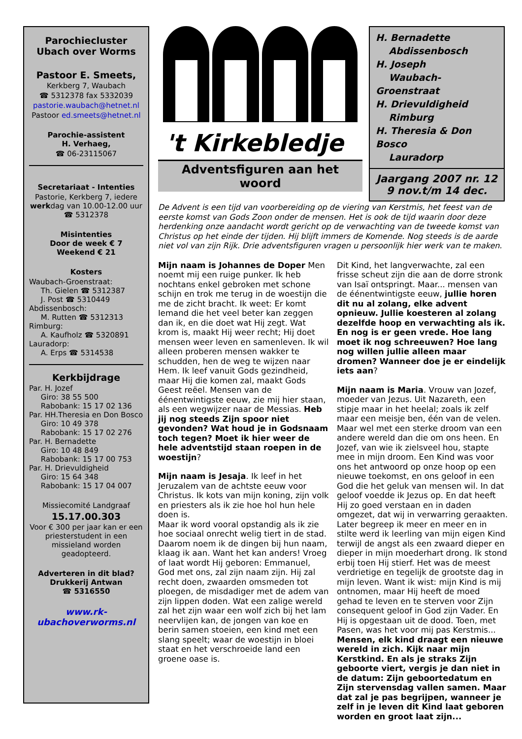Parochiecluster
Ubach over Worms
Pastoor E. Smeets,
Kerkberg 7, Waubach
☎ 5312378 fax 5332039
pastorie.waubach@hetnet.nl
Pastoor ed.smeets@hetnet.nl
Parochie-assistent
H. Verhaeg,
☎ 06-23115067
Secretariaat - Intenties
Pastorie, Kerkberg 7, iedere werkdag van 10.00-12.00 uur ☎ 5312378
Misintenties
Door de week € 7
Weekend € 21
Kosters
Waubach-Groenstraat:
Th. Gielen ☎ 5312387
J. Post ☎ 5310449
Abdissenbosch:
M. Rutten ☎ 5312313
Rimburg:
A. Kaufholz ☎ 5320891
Lauradorp:
A. Erps ☎ 5314538
Kerkbijdrage
Par. H. Jozef
Giro: 38 55 500
Rabobank: 15 17 02 136
Par. HH.Theresia en Don Bosco
Giro: 10 49 378
Rabobank: 15 17 02 276
Par. H. Bernadette
Giro: 10 48 849
Rabobank: 15 17 00 753
Par. H. Drievuldigheid
Giro: 15 64 348
Rabobank: 15 17 04 007
Missiecomité Landgraaf
15.17.00.303
Voor € 300 per jaar kan er een priesterstudent in een missieland worden geadopteerd.
Adverteren in dit blad?
Drukkerij Antwan
☎ 5316550
www.rk-
ubachoverworms.nl
't Kirkebledje
Adventsfiguren aan het woord
H. Bernadette
Abdissenbosch
H. Joseph
Waubach-Groenstraat
H. Drievuldigheid
Rimburg
H. Theresia & Don Bosco
Lauradorp
Jaargang 2007 nr. 12
9 nov.t/m 14 dec.
De Advent is een tijd van voorbereiding op de viering van Kerstmis, het feest van de eerste komst van Gods Zoon onder de mensen. Het is ook de tijd waarin door deze herdenking onze aandacht wordt gericht op de verwachting van de tweede komst van Christus op het einde der tijden. Hij blijft immers de Komende. Nog steeds is de aarde niet vol van zijn Rijk. Drie adventsfiguren vragen u persoonlijk hier werk van te maken.
Mijn naam is Johannes de Doper Men noemt mij een ruige punker. Ik heb nochtans enkel gebroken met schone schijn en trok me terug in de woestijn die me de zicht bracht. Ik weet: Er komt Iemand die het veel beter kan zeggen dan ik, en die doet wat Hij zegt. Wat krom is, maakt Hij weer recht; Hij doet mensen weer leven en samenleven. Ik wil alleen proberen mensen wakker te schudden, hen de weg te wijzen naar Hem. Ik leef vanuit Gods gezindheid, maar Hij die komen zal, maakt Gods Geest reëel. Mensen van de éénentwintigste eeuw, zie mij hier staan, als een wegwijzer naar de Messias. Heb jij nog steeds Zijn spoor niet gevonden? Wat houd je in Godsnaam toch tegen? Moet ik hier weer de hele adventstijd staan roepen in de woestijn?
Mijn naam is Jesaja. Ik leef in het Jeruzalem van de achtste eeuw voor Christus. Ik kots van mijn koning, zijn volk en priesters als ik zie hoe hol hun hele doen is.
Maar ik word vooral opstandig als ik zie hoe sociaal onrecht welig tiert in de stad. Daarom noem ik de dingen bij hun naam, klaag ik aan. Want het kan anders! Vroeg of laat wordt Hij geboren: Emmanuel, God met ons, zal zijn naam zijn. Hij zal recht doen, zwaarden omsmeden tot ploegen, de misdadiger met de adem van zijn lippen doden. Wat een zalige wereld zal het zijn waar een wolf zich bij het lam neervlijen kan, de jongen van koe en berin samen stoeien, een kind met een slang speelt; waar de woestijn in bloei staat en het verschroeide land een groene oase is.
Dit Kind, het langverwachte, zal een frisse scheut zijn die aan de dorre stronk van Isaï ontspringt. Maar... mensen van de éénentwintigste eeuw, jullie horen dit nu al zolang, elke advent opnieuw. Jullie koesteren al zolang dezelfde hoop en verwachting als ik. En nog is er geen vrede. Hoe lang moet ik nog schreeuwen? Hoe lang nog willen jullie alleen maar dromen? Wanneer doe je er eindelijk iets aan?
Mijn naam is Maria. Vrouw van Jozef, moeder van Jezus. Uit Nazareth, een stipje maar in het heelal; zoals ik zelf maar een meisje ben, één van de velen. Maar wel met een sterke droom van een andere wereld dan die om ons heen. En Jozef, van wie ik zielsveel hou, stapte mee in mijn droom. Een Kind was voor ons het antwoord op onze hoop op een nieuwe toekomst, en ons geloof in een God die het geluk van mensen wil. In dat geloof voedde ik Jezus op. En dat heeft Hij zo goed verstaan en in daden omgezet, dat wij in verwarring geraakten. Later begreep ik meer en meer en in stilte werd ik leerling van mijn eigen Kind terwijl de angst als een zwaard dieper en dieper in mijn moederhart drong. Ik stond erbij toen Hij stierf. Het was de meest verdrietige en tegelijk de grootste dag in mijn leven. Want ik wist: mijn Kind is mij ontnomen, maar Hij heeft de moed gehad te leven en te sterven voor Zijn consequent geloof in God zijn Vader. En Hij is opgestaan uit de dood. Toen, met Pasen, was het voor mij pas Kerstmis... Mensen, elk kind draagt een nieuwe wereld in zich. Kijk naar mijn Kerstkind. En als je straks Zijn geboorte viert, vergis je dan niet in de datum: Zijn geboortedatum en Zijn stervensdag vallen samen. Maar dat zal je pas begrijpen, wanneer je zelf in je leven dit Kind laat geboren worden en groot laat zijn...